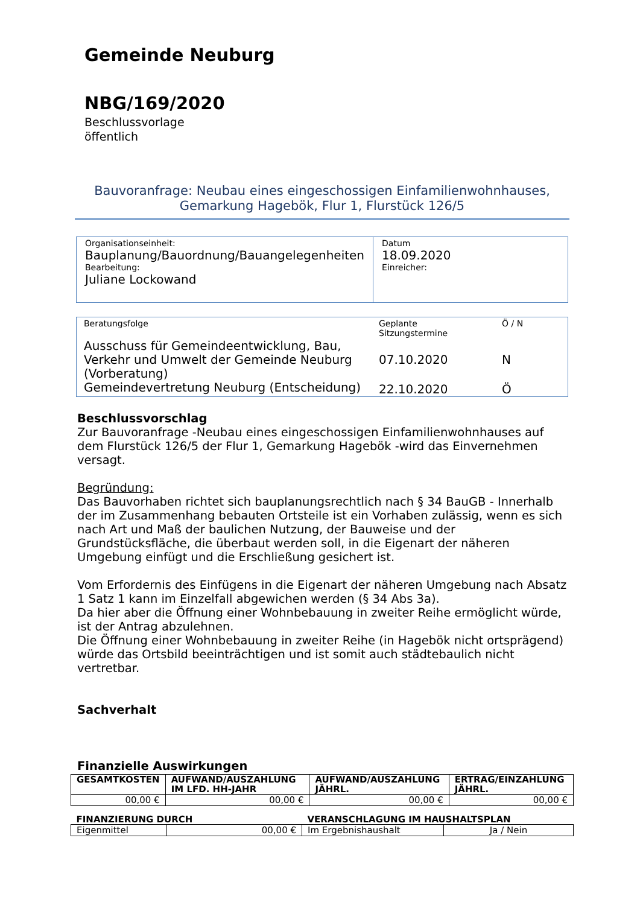Gemeinde Neuburg
NBG/169/2020
Beschlussvorlage
öffentlich
Bauvoranfrage: Neubau eines eingeschossigen Einfamilienwohnhauses,
Gemarkung Hagebök, Flur 1, Flurstück 126/5
| Organisationseinheit: Bauplanung/Bauordnung/Bauangelegenheiten Bearbeitung: Juliane Lockowand | Datum 18.09.2020 Einreicher: |
| Beratungsfolge | Geplante Sitzungstermine | Ö / N |
| --- | --- | --- |
| Ausschuss für Gemeindeentwicklung, Bau, Verkehr und Umwelt der Gemeinde Neuburg (Vorberatung) | 07.10.2020 | N |
| Gemeindevertretung Neuburg (Entscheidung) | 22.10.2020 | Ö |
Beschlussvorschlag
Zur Bauvoranfrage -Neubau eines eingeschossigen Einfamilienwohnhauses auf dem Flurstück 126/5 der Flur 1, Gemarkung Hagebök -wird das Einvernehmen versagt.
Begründung:
Das Bauvorhaben richtet sich bauplanungsrechtlich nach § 34 BauGB - Innerhalb der im Zusammenhang bebauten Ortsteile ist ein Vorhaben zulässig, wenn es sich nach Art und Maß der baulichen Nutzung, der Bauweise und der Grundstücksfläche, die überbaut werden soll, in die Eigenart der näheren Umgebung einfügt und die Erschließung gesichert ist.
Vom Erfordernis des Einfügens in die Eigenart der näheren Umgebung nach Absatz 1 Satz 1 kann im Einzelfall abgewichen werden (§ 34 Abs 3a).
Da hier aber die Öffnung einer Wohnbebauung in zweiter Reihe ermöglicht würde, ist der Antrag abzulehnen.
Die Öffnung einer Wohnbebauung in zweiter Reihe (in Hagebök nicht ortsprägend) würde das Ortsbild beeinträchtigen und ist somit auch städtebaulich nicht vertretbar.
Sachverhalt
Finanzielle Auswirkungen
| GESAMTKOSTEN | AUFWAND/AUSZAHLUNG IM LFD. HH-JAHR | AUFWAND/AUSZAHLUNG JÄHRL. | ERTRAG/EINZAHLUNG JÄHRL. |
| 00,00 € | 00,00 € | 00,00 € | 00,00 € |
| FINANZIERUNG DURCH | | VERANSCHLAGUNG IM HAUSHALTSPLAN | |
| Eigenmittel | 00,00 € | Im Ergebnishaushalt | Ja / Nein |